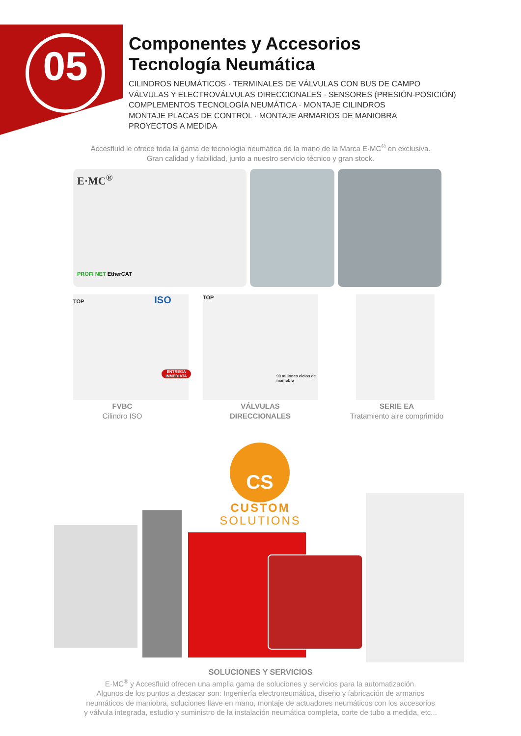05
Componentes y Accesorios
Tecnología Neumática
CILINDROS NEUMÁTICOS · TERMINALES DE VÁLVULAS CON BUS DE CAMPO
VÁLVULAS Y ELECTROVÁLVULAS DIRECCIONALES · SENSORES (PRESIÓN-POSICIÓN)
COMPLEMENTOS TECNOLOGÍA NEUMÁTICA · MONTAJE CILINDROS
MONTAJE PLACAS DE CONTROL · MONTAJE ARMARIOS DE MANIOBRA
PROYECTOS A MEDIDA
Accesfluid le ofrece toda la gama de tecnología neumática de la mano de la Marca E·MC<sup>®</sup> en exclusiva.
Gran calidad y fiabilidad, junto a nuestro servicio técnico y gran stock.
E·MC<sup>®</sup>
PROFI NET EtherCAT
TOP ISO
ENTREGA INMEDIATA
TOP
90 millones ciclos de maniobra
FVBC
Cilindro ISO
VÁLVULAS
DIRECCIONALES
SERIE EA
Tratamiento aire comprimido
CS
CUSTOM
SOLUTIONS
SOLUCIONES Y SERVICIOS
E·MC<sup>®</sup> y Accesfluid ofrecen una amplia gama de soluciones y servicios para la automatización.
Algunos de los puntos a destacar son: Ingeniería electroneumática, diseño y fabricación de armarios
neumáticos de maniobra, soluciones llave en mano, montaje de actuadores neumáticos con los accesorios
y válvula integrada, estudio y suministro de la instalación neumática completa, corte de tubo a medida, etc...